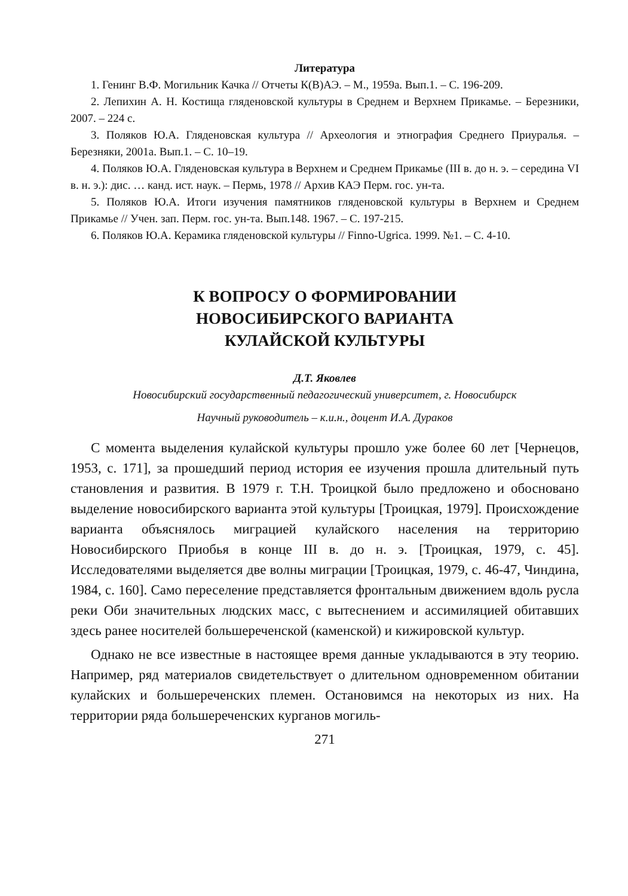Литература
1. Генинг В.Ф. Могильник Качка // Отчеты К(В)АЭ. – М., 1959а. Вып.1. – С. 196-209.
2. Лепихин А. Н. Костища гляденовской культуры в Среднем и Верхнем Прикамье. – Березники, 2007. – 224 с.
3. Поляков Ю.А. Гляденовская культура // Археология и этнография Среднего Приуралья. – Березняки, 2001а. Вып.1. – С. 10–19.
4. Поляков Ю.А. Гляденовская культура в Верхнем и Среднем Прикамье (III в. до н. э. – середина VI в. н. э.): дис. … канд. ист. наук. – Пермь, 1978 // Архив КАЭ Перм. гос. ун-та.
5. Поляков Ю.А. Итоги изучения памятников гляденовской культуры в Верхнем и Среднем Прикамье // Учен. зап. Перм. гос. ун-та. Вып.148. 1967. – С. 197-215.
6. Поляков Ю.А. Керамика гляденовской культуры // Finno-Ugrica. 1999. №1. – С. 4-10.
К ВОПРОСУ О ФОРМИРОВАНИИ
НОВОСИБИРСКОГО ВАРИАНТА
КУЛАЙСКОЙ КУЛЬТУРЫ
Д.Т. Яковлев
Новосибирский государственный педагогический университет, г. Новосибирск
Научный руководитель – к.и.н., доцент И.А. Дураков
С момента выделения кулайской культуры прошло уже более 60 лет [Чернецов, 1953, с. 171], за прошедший период история ее изучения прошла длительный путь становления и развития. В 1979 г. Т.Н. Троицкой было предложено и обосновано выделение новосибирского варианта этой культуры [Троицкая, 1979]. Происхождение варианта объяснялось миграцией кулайского населения на территорию Новосибирского Приобья в конце III в. до н. э. [Троицкая, 1979, с. 45]. Исследователями выделяется две волны миграции [Троицкая, 1979, с. 46-47, Чиндина, 1984, с. 160]. Само переселение представляется фронтальным движением вдоль русла реки Оби значительных людских масс, с вытеснением и ассимиляцией обитавших здесь ранее носителей большереченской (каменской) и кижировской культур.
Однако не все известные в настоящее время данные укладываются в эту теорию. Например, ряд материалов свидетельствует о длительном одновременном обитании кулайских и большереченских племен. Остановимся на некоторых из них. На территории ряда большереченских курганов могиль-
271